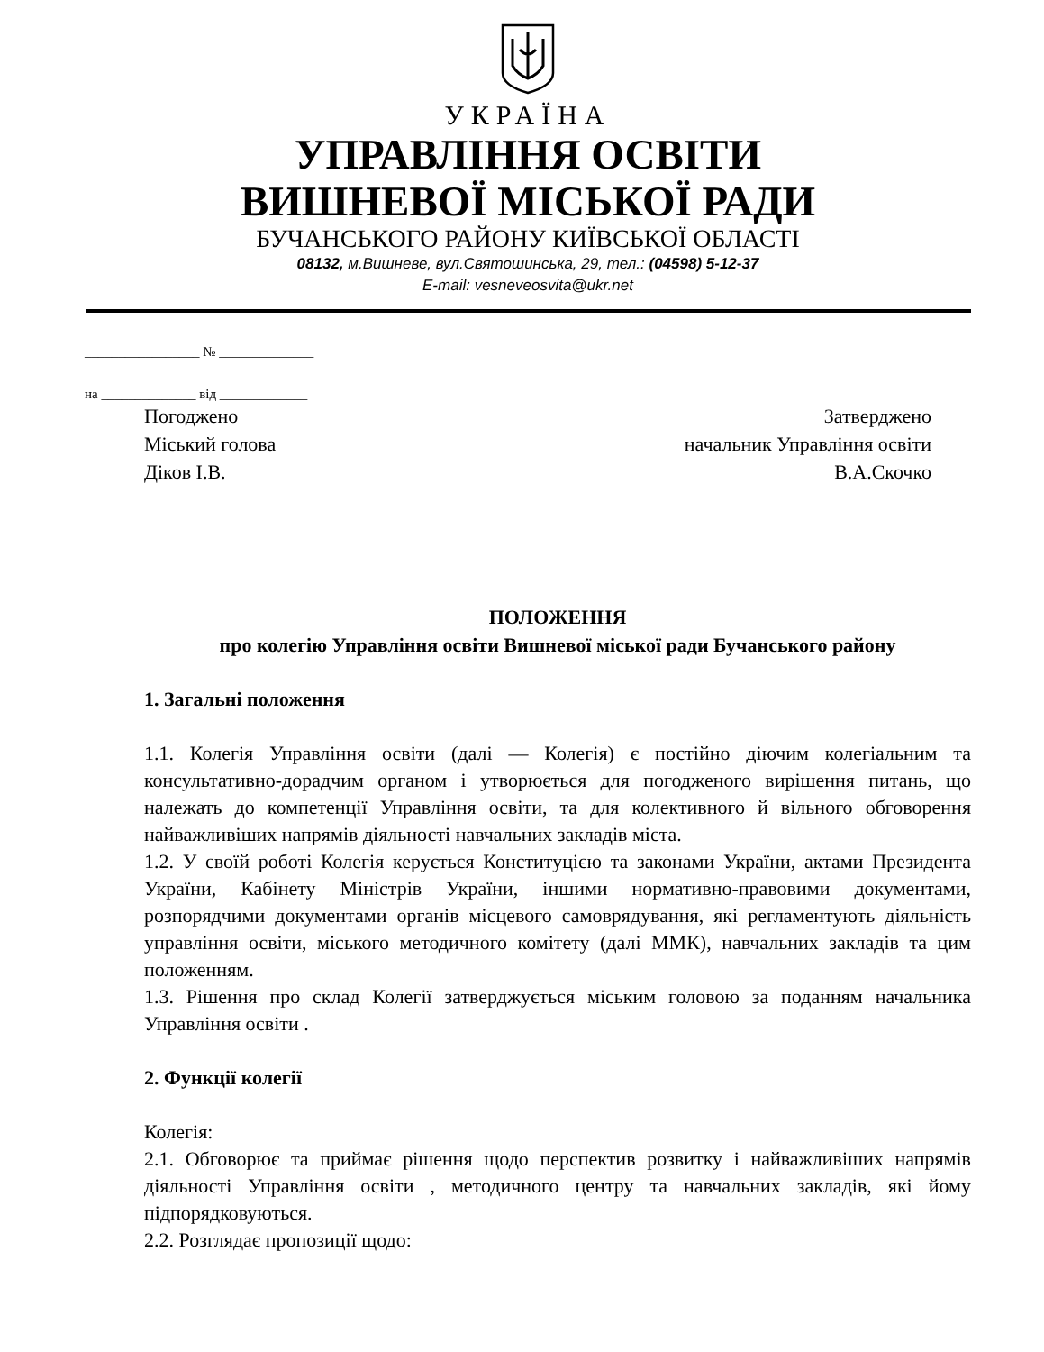УКРАЇНА
УПРАВЛІННЯ ОСВІТИ
ВИШНЕВОЇ МІСЬКОЇ РАДИ
БУЧАНСЬКОГО РАЙОНУ КИЇВСЬКОЇ ОБЛАСТІ
08132, м.Вишневе, вул.Святошинська, 29, тел.: (04598) 5-12-37
E-mail: vesneveosvita@ukr.net
_________________ № ______________
на ______________ від _____________
Погоджено
Міський голова
Діков І.В.
Затверджено
начальник Управління освіти
В.А.Скочко
ПОЛОЖЕННЯ
про колегію Управління освіти Вишневої міської ради Бучанського району
1. Загальні положення
1.1. Колегія Управління освіти (далі — Колегія) є постійно діючим колегіальним та консультативно-дорадчим органом і утворюється для погодженого вирішення питань, що належать до компетенції Управління освіти, та для колективного й вільного обговорення найважливіших напрямів діяльності навчальних закладів міста.
1.2. У своїй роботі Колегія керується Конституцією та законами України, актами Президента України, Кабінету Міністрів України, іншими нормативно-правовими документами, розпорядчими документами органів місцевого самоврядування, які регламентують діяльність управління освіти, міського методичного комітету (далі ММК), навчальних закладів та цим положенням.
1.3. Рішення про склад Колегії затверджується міським головою за поданням начальника Управління освіти .
2. Функції колегії
Колегія:
2.1. Обговорює та приймає рішення щодо перспектив розвитку і найважливіших напрямів діяльності Управління освіти , методичного центру та навчальних закладів, які йому підпорядковуються.
2.2. Розглядає пропозиції щодо: